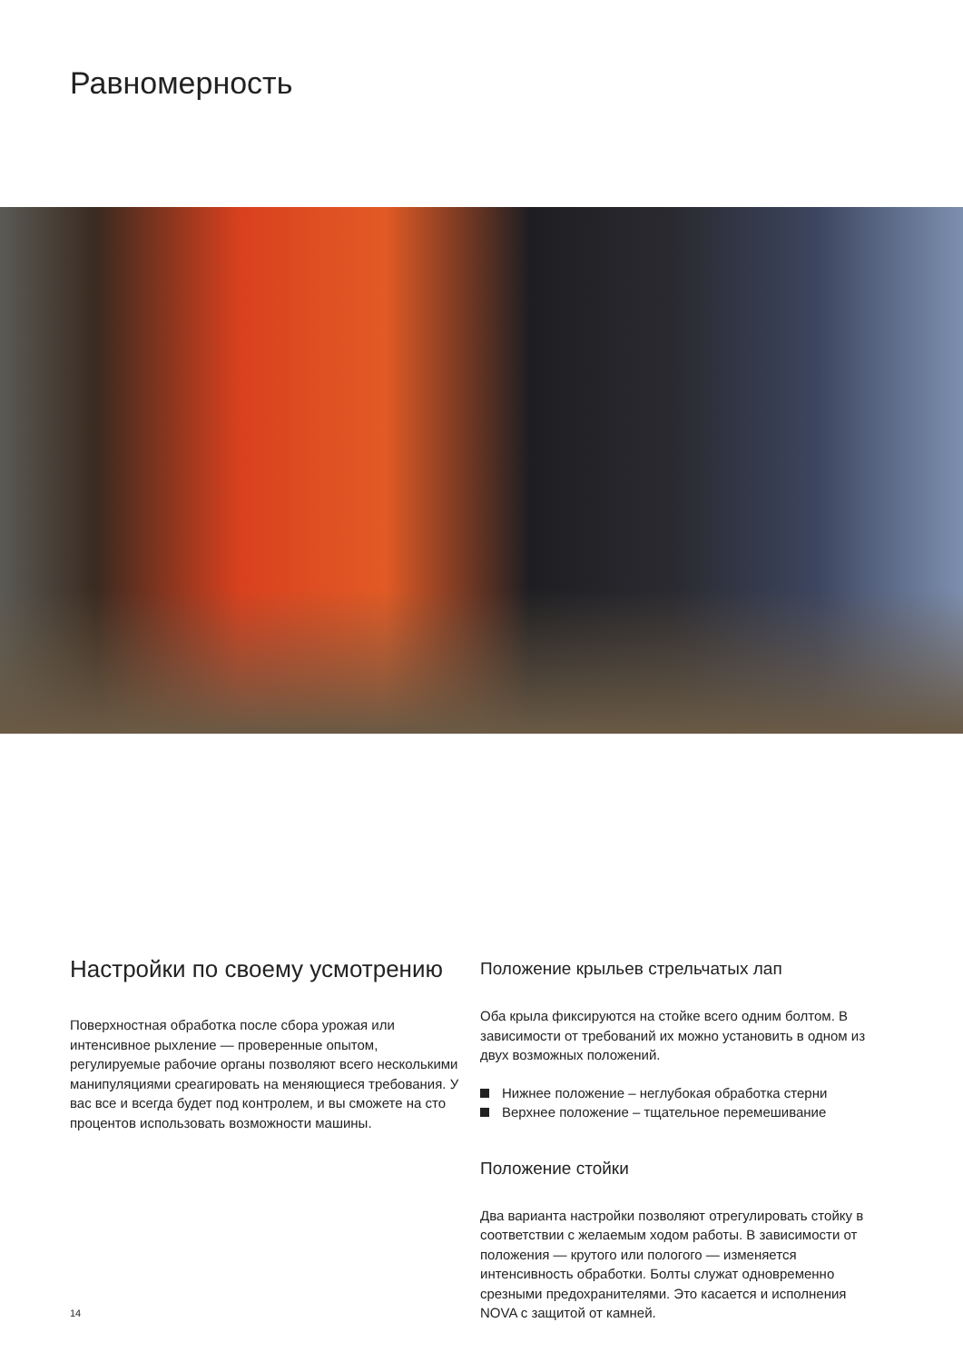Равномерность
Настройки по своему усмотрению
Поверхностная обработка после сбора урожая или интенсивное рыхление — проверенные опытом, регулируемые рабочие органы позволяют всего несколькими манипуляциями среагировать на меняющиеся требования. У вас все и всегда будет под контролем, и вы сможете на сто процентов использовать возможности машины.
Положение крыльев стрельчатых лап
Оба крыла фиксируются на стойке всего одним болтом. В зависимости от требований их можно установить в одном из двух возможных положений.
Нижнее положение – неглубокая обработка стерни
Верхнее положение – тщательное перемешивание
Положение стойки
Два варианта настройки позволяют отрегулировать стойку в соответствии с желаемым ходом работы. В зависимости от положения — крутого или пологого — изменяется интенсивность обработки. Болты служат одновременно срезными предохранителями. Это касается и исполнения NOVA с защитой от камней.
14